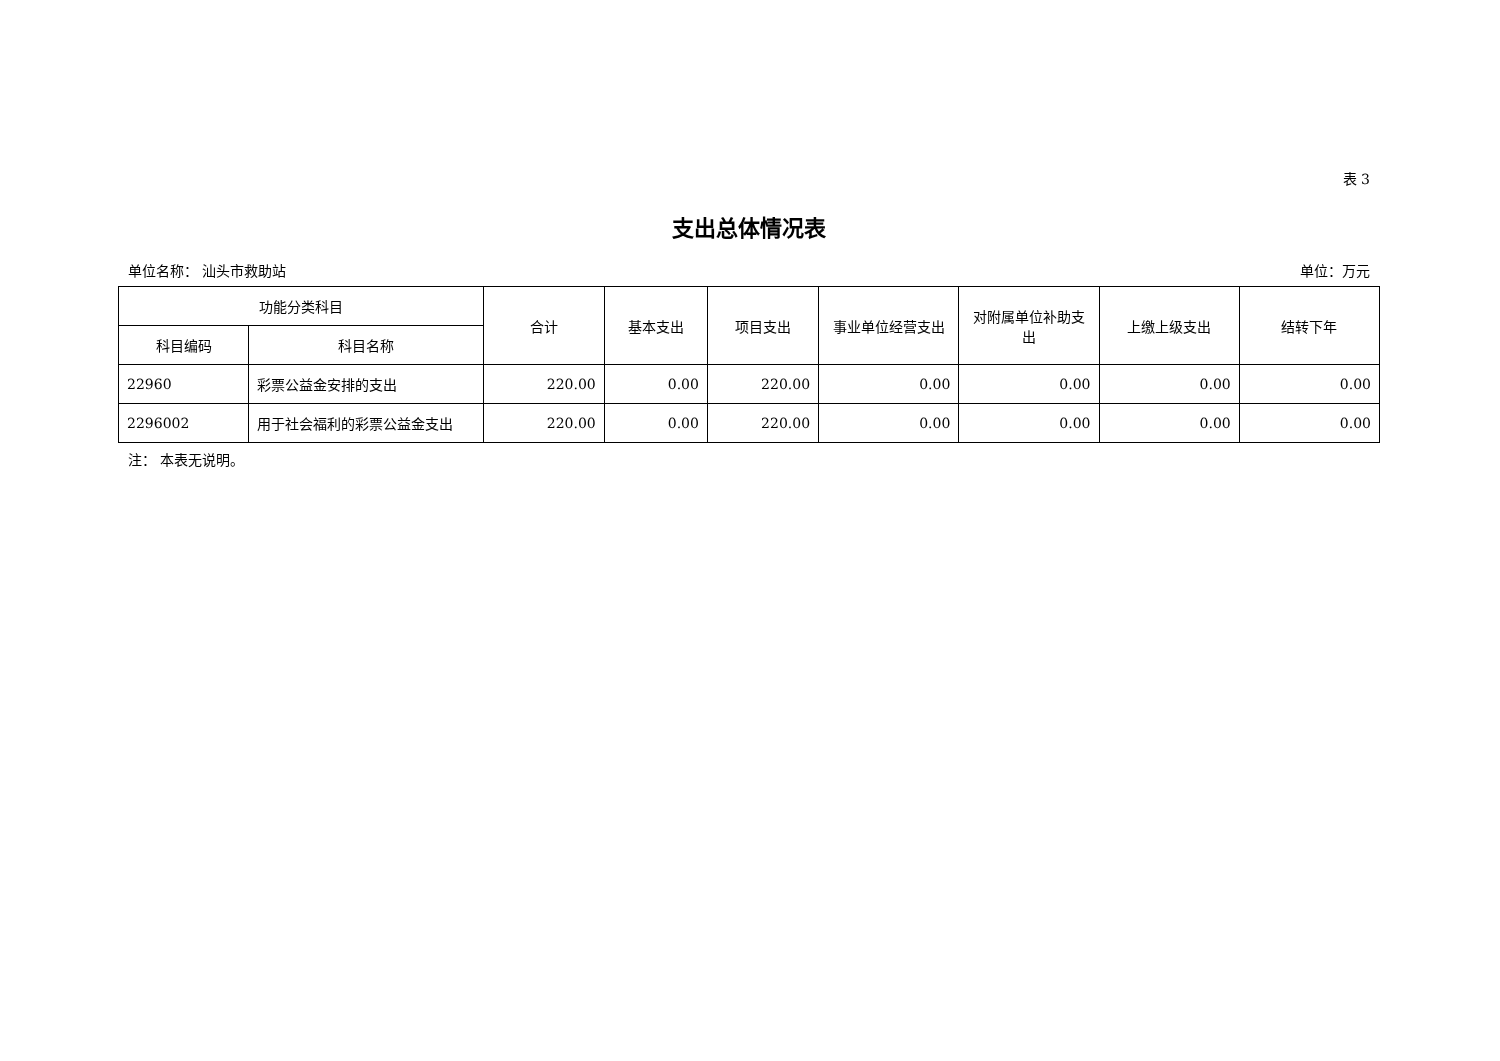表 3
支出总体情况表
单位名称： 汕头市救助站 单位：万元
| 功能分类科目 | | 合计 | 基本支出 | 项目支出 | 事业单位经营支出 | 对附属单位补助支出 | 上缴上级支出 | 结转下年 |
| --- | --- | --- | --- | --- | --- | --- | --- | --- |
| 科目编码 | 科目名称 | | | | | | | |
| 22960 | 彩票公益金安排的支出 | 220.00 | 0.00 | 220.00 | 0.00 | 0.00 | 0.00 | 0.00 |
| 2296002 | 用于社会福利的彩票公益金支出 | 220.00 | 0.00 | 220.00 | 0.00 | 0.00 | 0.00 | 0.00 |
注： 本表无说明。